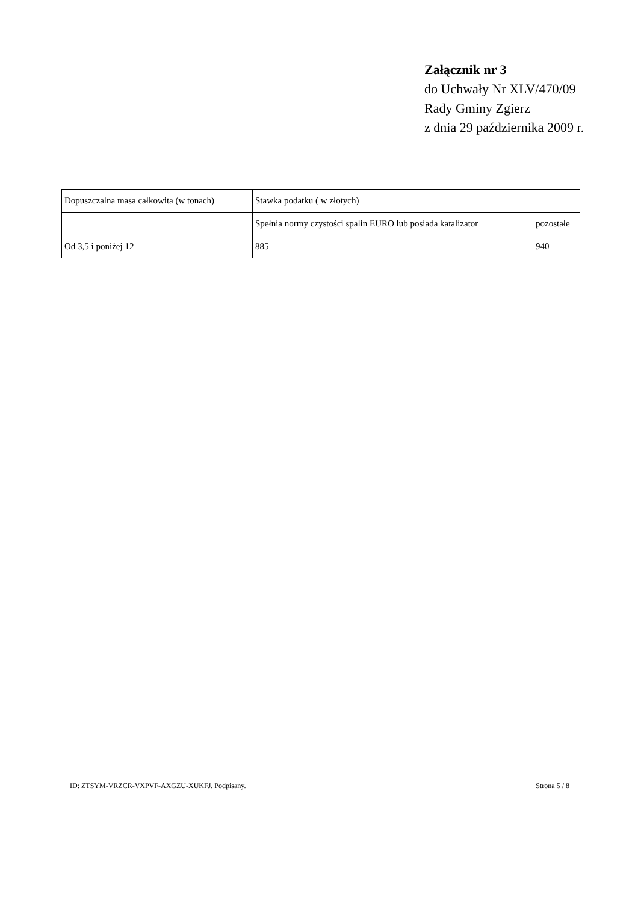Załącznik nr 3
do Uchwały Nr XLV/470/09
Rady Gminy Zgierz
z dnia 29 października 2009 r.
| Dopuszczalna masa całkowita (w tonach) | Stawka podatku ( w złotych) | |
| --- | --- | --- |
| | Spełnia normy czystości spalin EURO lub posiada katalizator | pozostałe |
| Od 3,5 i poniżej 12 | 885 | 940 |
ID: ZTSYM-VRZCR-VXPVF-AXGZU-XUKFJ. Podpisany. Strona 5 / 8